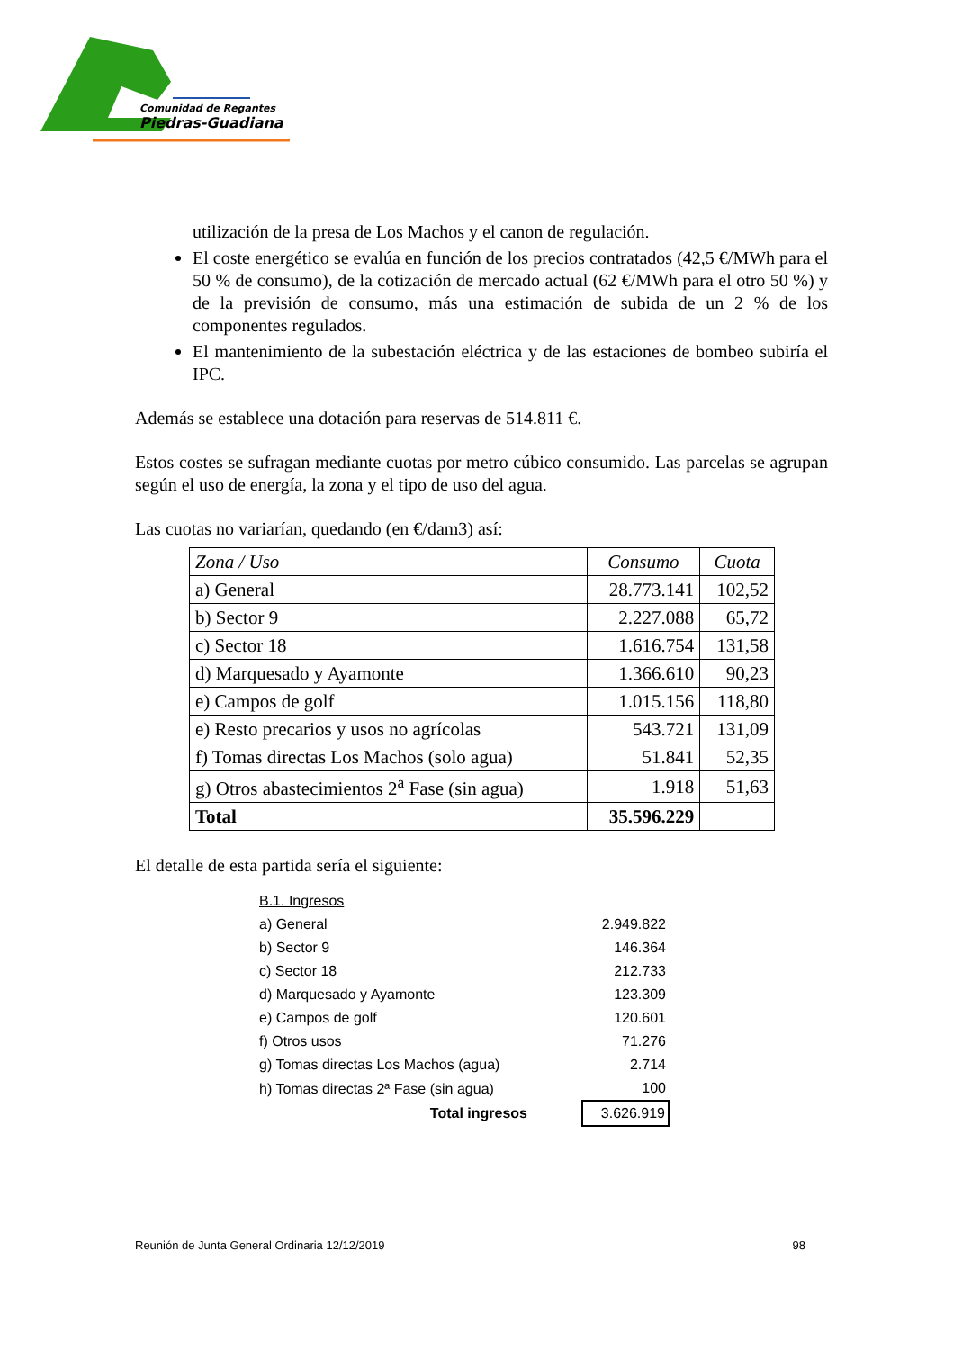Comunidad de Regantes
Piedras-Guadiana
utilización de la presa de Los Machos y el canon de regulación.
El coste energético se evalúa en función de los precios contratados (42,5 €/MWh para el 50 % de consumo), de la cotización de mercado actual (62 €/MWh para el otro 50 %) y de la previsión de consumo, más una estimación de subida de un 2 % de los componentes regulados.
El mantenimiento de la subestación eléctrica y de las estaciones de bombeo subiría el IPC.
Además se establece una dotación para reservas de 514.811 €.
Estos costes se sufragan mediante cuotas por metro cúbico consumido. Las parcelas se agrupan según el uso de energía, la zona y el tipo de uso del agua.
Las cuotas no variarían, quedando (en €/dam3) así:
| Zona / Uso | Consumo | Cuota |
| --- | --- | --- |
| a) General | 28.773.141 | 102,52 |
| b) Sector 9 | 2.227.088 | 65,72 |
| c) Sector 18 | 1.616.754 | 131,58 |
| d) Marquesado y Ayamonte | 1.366.610 | 90,23 |
| e) Campos de golf | 1.015.156 | 118,80 |
| e) Resto precarios y usos no agrícolas | 543.721 | 131,09 |
| f) Tomas directas Los Machos (solo agua) | 51.841 | 52,35 |
| g) Otros abastecimientos 2<sup>a</sup> Fase (sin agua) | 1.918 | 51,63 |
| Total | 35.596.229 | |
El detalle de esta partida sería el siguiente:
| B.1. Ingresos | | |
| a) General | | 2.949.822 |
| b) Sector 9 | | 146.364 |
| c) Sector 18 | | 212.733 |
| d) Marquesado y Ayamonte | | 123.309 |
| e) Campos de golf | | 120.601 |
| f) Otros usos | | 71.276 |
| g) Tomas directas Los Machos (agua) | | 2.714 |
| h) Tomas directas 2ª Fase (sin agua) | | 100 |
| Total ingresos | | 3.626.919 |
Reunión de Junta General Ordinaria 12/12/2019 98